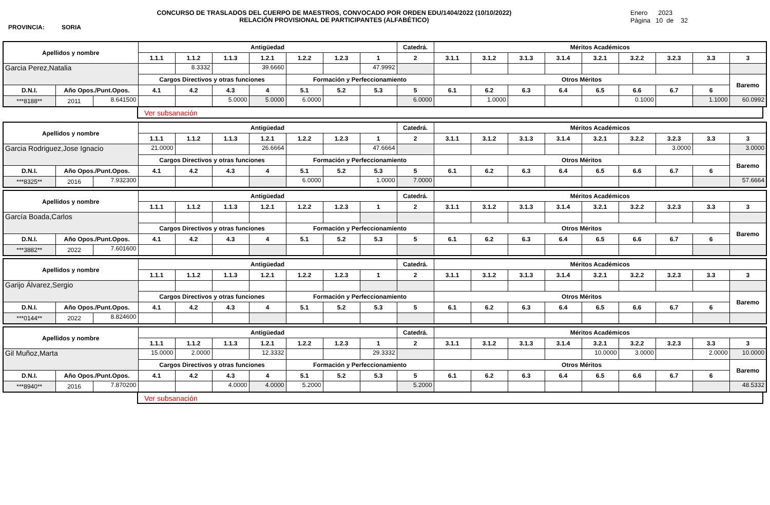PROVINCIA: SORIA
CONCURSO DE TRASLADOS DEL CUERPO DE MAESTROS, CONVOCADO POR ORDEN EDU/1404/2022 (10/10/2022)
RELACIÓN PROVISIONAL DE PARTICIPANTES (ALFABÉTICO)
Enero 2023
Página 10 de 32
| Apellidos y nombre | | | Antigüedad | | | | | | | Catedrá. | Méritos Académicos | | | | | | | | |
| | | | 1.1.1 | 1.1.2 | 1.1.3 | 1.2.1 | 1.2.2 | 1.2.3 | 1 | 2 | 3.1.1 | 3.1.2 | 3.1.3 | 3.1.4 | 3.2.1 | 3.2.2 | 3.2.3 | 3.3 | 3 |
| Garcia Perez,Natalia | | | | 8.3332 | | 39.6660 | | | 47.9992 | | | | | | | | | | |
| | | | Cargos Directivos y otras funciones | | | | Formación y Perfeccionamiento | | | | Otros Méritos | | | | | | | | Baremo |
| D.N.I. | Año Opos./Punt.Opos. | | 4.1 | 4.2 | 4.3 | 4 | 5.1 | 5.2 | 5.3 | 5 | 6.1 | 6.2 | 6.3 | 6.4 | 6.5 | 6.6 | 6.7 | 6 | |
| ***8188** | 2011 | 8.641500 | | | 5.0000 | 5.0000 | 6.0000 | | | 6.0000 | | 1.0000 | | | | 0.1000 | | 1.1000 | 60.0992 |
Ver subsanación
| Apellidos y nombre | | | Antigüedad | | | | | | | Catedrá. | Méritos Académicos | | | | | | | | |
| | | | 1.1.1 | 1.1.2 | 1.1.3 | 1.2.1 | 1.2.2 | 1.2.3 | 1 | 2 | 3.1.1 | 3.1.2 | 3.1.3 | 3.1.4 | 3.2.1 | 3.2.2 | 3.2.3 | 3.3 | 3 |
| Garcia Rodriguez,Jose Ignacio | | | 21.0000 | | | 26.6664 | | | 47.6664 | | | | | | | | 3.0000 | | 3.0000 |
| | | | Cargos Directivos y otras funciones | | | | Formación y Perfeccionamiento | | | | Otros Méritos | | | | | | | | Baremo |
| D.N.I. | Año Opos./Punt.Opos. | | 4.1 | 4.2 | 4.3 | 4 | 5.1 | 5.2 | 5.3 | 5 | 6.1 | 6.2 | 6.3 | 6.4 | 6.5 | 6.6 | 6.7 | 6 | |
| ***8325** | 2016 | 7.932300 | | | | | 6.0000 | | 1.0000 | 7.0000 | | | | | | | | | 57.6664 |
| Apellidos y nombre | | | Antigüedad | | | | | | | Catedrá. | Méritos Académicos | | | | | | | | |
| | | | 1.1.1 | 1.1.2 | 1.1.3 | 1.2.1 | 1.2.2 | 1.2.3 | 1 | 2 | 3.1.1 | 3.1.2 | 3.1.3 | 3.1.4 | 3.2.1 | 3.2.2 | 3.2.3 | 3.3 | 3 |
| García Boada,Carlos | | | | | | | | | | | | | | | | | | | |
| | | | Cargos Directivos y otras funciones | | | | Formación y Perfeccionamiento | | | | Otros Méritos | | | | | | | | Baremo |
| D.N.I. | Año Opos./Punt.Opos. | | 4.1 | 4.2 | 4.3 | 4 | 5.1 | 5.2 | 5.3 | 5 | 6.1 | 6.2 | 6.3 | 6.4 | 6.5 | 6.6 | 6.7 | 6 | |
| ***3882** | 2022 | 7.601600 | | | | | | | | | | | | | | | | | |
| Apellidos y nombre | | | Antigüedad | | | | | | | Catedrá. | Méritos Académicos | | | | | | | | |
| | | | 1.1.1 | 1.1.2 | 1.1.3 | 1.2.1 | 1.2.2 | 1.2.3 | 1 | 2 | 3.1.1 | 3.1.2 | 3.1.3 | 3.1.4 | 3.2.1 | 3.2.2 | 3.2.3 | 3.3 | 3 |
| Garijo Álvarez,Sergio | | | | | | | | | | | | | | | | | | | |
| | | | Cargos Directivos y otras funciones | | | | Formación y Perfeccionamiento | | | | Otros Méritos | | | | | | | | Baremo |
| D.N.I. | Año Opos./Punt.Opos. | | 4.1 | 4.2 | 4.3 | 4 | 5.1 | 5.2 | 5.3 | 5 | 6.1 | 6.2 | 6.3 | 6.4 | 6.5 | 6.6 | 6.7 | 6 | |
| ***0144** | 2022 | 8.824600 | | | | | | | | | | | | | | | | | |
| Apellidos y nombre | | | Antigüedad | | | | | | | Catedrá. | Méritos Académicos | | | | | | | | |
| | | | 1.1.1 | 1.1.2 | 1.1.3 | 1.2.1 | 1.2.2 | 1.2.3 | 1 | 2 | 3.1.1 | 3.1.2 | 3.1.3 | 3.1.4 | 3.2.1 | 3.2.2 | 3.2.3 | 3.3 | 3 |
| Gil Muñoz,Marta | | | 15.0000 | 2.0000 | | 12.3332 | | | 29.3332 | | | | | | 10.0000 | 3.0000 | | 2.0000 | 10.0000 |
| | | | Cargos Directivos y otras funciones | | | | Formación y Perfeccionamiento | | | | Otros Méritos | | | | | | | | Baremo |
| D.N.I. | Año Opos./Punt.Opos. | | 4.1 | 4.2 | 4.3 | 4 | 5.1 | 5.2 | 5.3 | 5 | 6.1 | 6.2 | 6.3 | 6.4 | 6.5 | 6.6 | 6.7 | 6 | |
| ***8940** | 2016 | 7.870200 | | | 4.0000 | 4.0000 | 5.2000 | | | 5.2000 | | | | | | | | | 48.5332 |
Ver subsanación